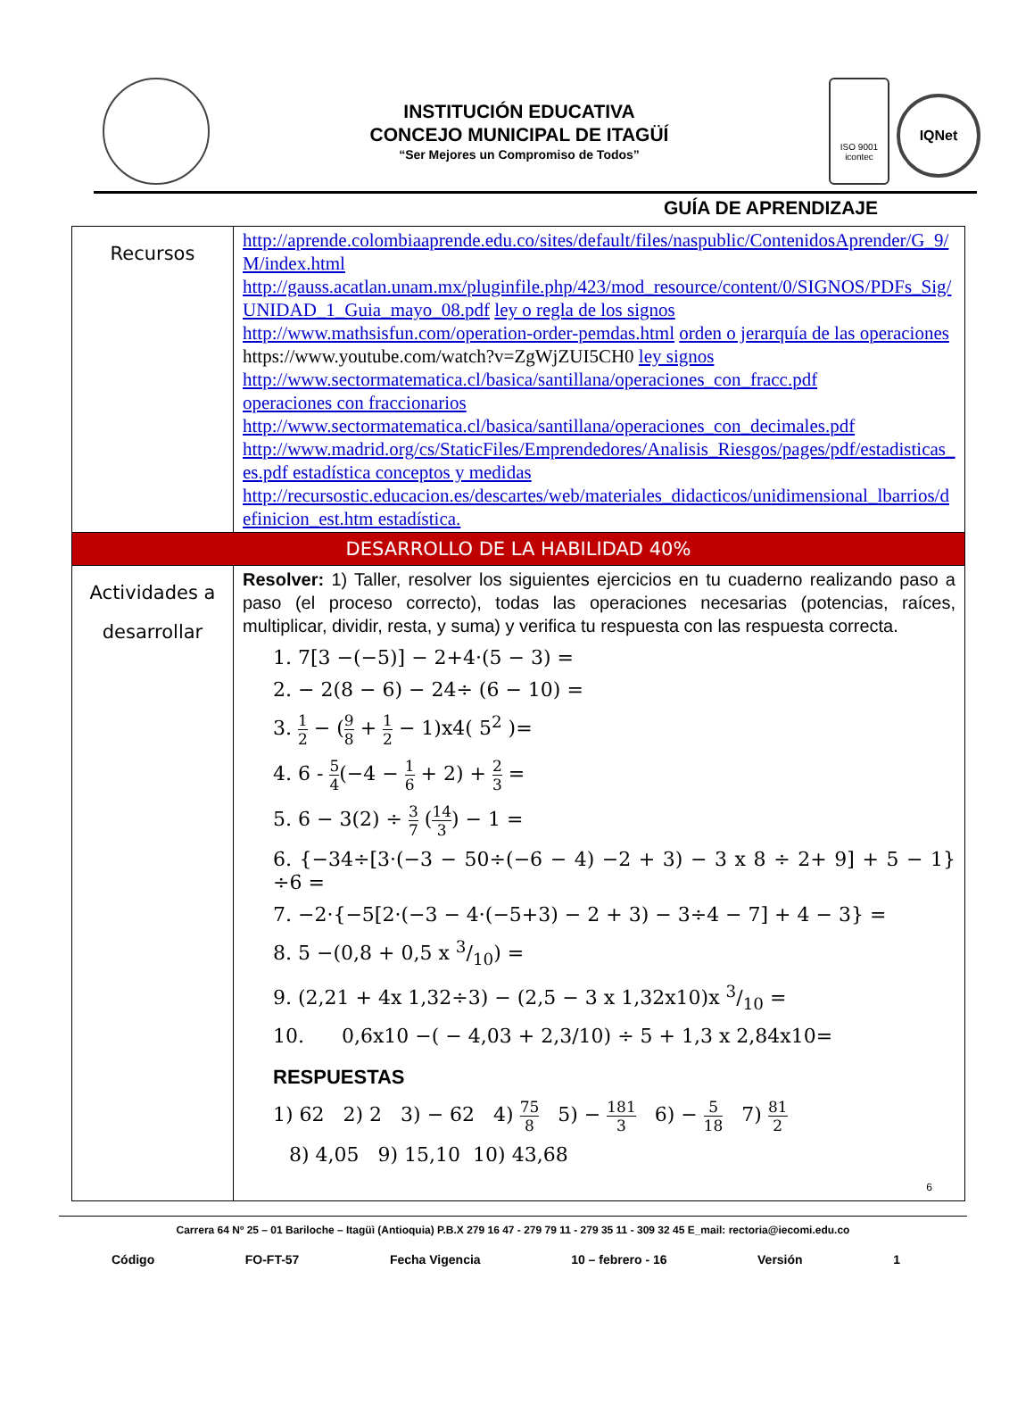INSTITUCIÓN EDUCATIVA
CONCEJO MUNICIPAL DE ITAGÜÍ
“Ser Mejores un Compromiso de Todos”
ISO 9001
icontec
IQNet
GUÍA DE APRENDIZAJE
| Recursos | http://aprende.colombiaaprende.edu.co/sites/default/files/naspublic/ContenidosAprender/G_9/M/index.html http://gauss.acatlan.unam.mx/pluginfile.php/423/mod_resource/content/0/SIGNOS/PDFs_Sig/UNIDAD_1_Guia_mayo_08.pdf ley o regla de los signos http://www.mathsisfun.com/operation-order-pemdas.html orden o jerarquía de las operaciones https://www.youtube.com/watch?v=ZgWjZUI5CH0 ley signos http://www.sectormatematica.cl/basica/santillana/operaciones_con_fracc.pdf operaciones con fraccionarios http://www.sectormatematica.cl/basica/santillana/operaciones_con_decimales.pdf http://www.madrid.org/cs/StaticFiles/Emprendedores/Analisis_Riesgos/pages/pdf/estadisticas_es.pdf estadística conceptos y medidas http://recursostic.educacion.es/descartes/web/materiales_didacticos/unidimensional_lbarrios/definicion_est.htm estadística. |
| DESARROLLO DE LA HABILIDAD 40% | |
| Actividades a desarrollar | Resolver: 1) Taller, resolver los siguientes ejercicios en tu cuaderno realizando paso a paso (el proceso correcto), todas las operaciones necesarias (potencias, raíces, multiplicar, dividir, resta, y suma) y verifica tu respuesta con las respuesta correcta. 1. 7[3 −(−5)] − 2+4·(5 − 3) = 2. − 2(8 − 6) − 24÷ (6 − 10) = 3. 1 2 − ( 9 8 + 1 2 − 1)x4( 5<sup>2</sup> )= 4. 6 - 5 4 (−4 − 1 6 + 2) + 2 3 = 5. 6 − 3(2) ÷ 3 7 ( 14 3 ) − 1 = 6. {−34÷[3·(−3 − 50÷(−6 − 4) −2 + 3) − 3 x 8 ÷ 2+ 9] + 5 − 1}÷6 = 7. −2·{−5[2·(−3 − 4·(−5+3) − 2 + 3) − 3÷4 − 7] + 4 − 3} = 8. 5 −(0,8 + 0,5 x 3/10) = 9. (2,21 + 4x 1,32÷3) − (2,5 − 3 x 1,32x10)x 3/10 = 10. 0,6x10 −( − 4,03 + 2,3/10) ÷ 5 + 1,3 x 2,84x10= RESPUESTAS 1) 62 2) 2 3) − 62 4) 75 8 5) − 181 3 6) − 5 18 7) 81 2 8) 4,05 9) 15,10 10) 43,68 6 |
Carrera 64 Nº 25 – 01 Bariloche – Itagüì (Antioquia) P.B.X 279 16 47 - 279 79 11 - 279 35 11 - 309 32 45 E_mail: rectoria@iecomi.edu.co
Código FO-FT-57 Fecha Vigencia 10 – febrero - 16 Versión 1